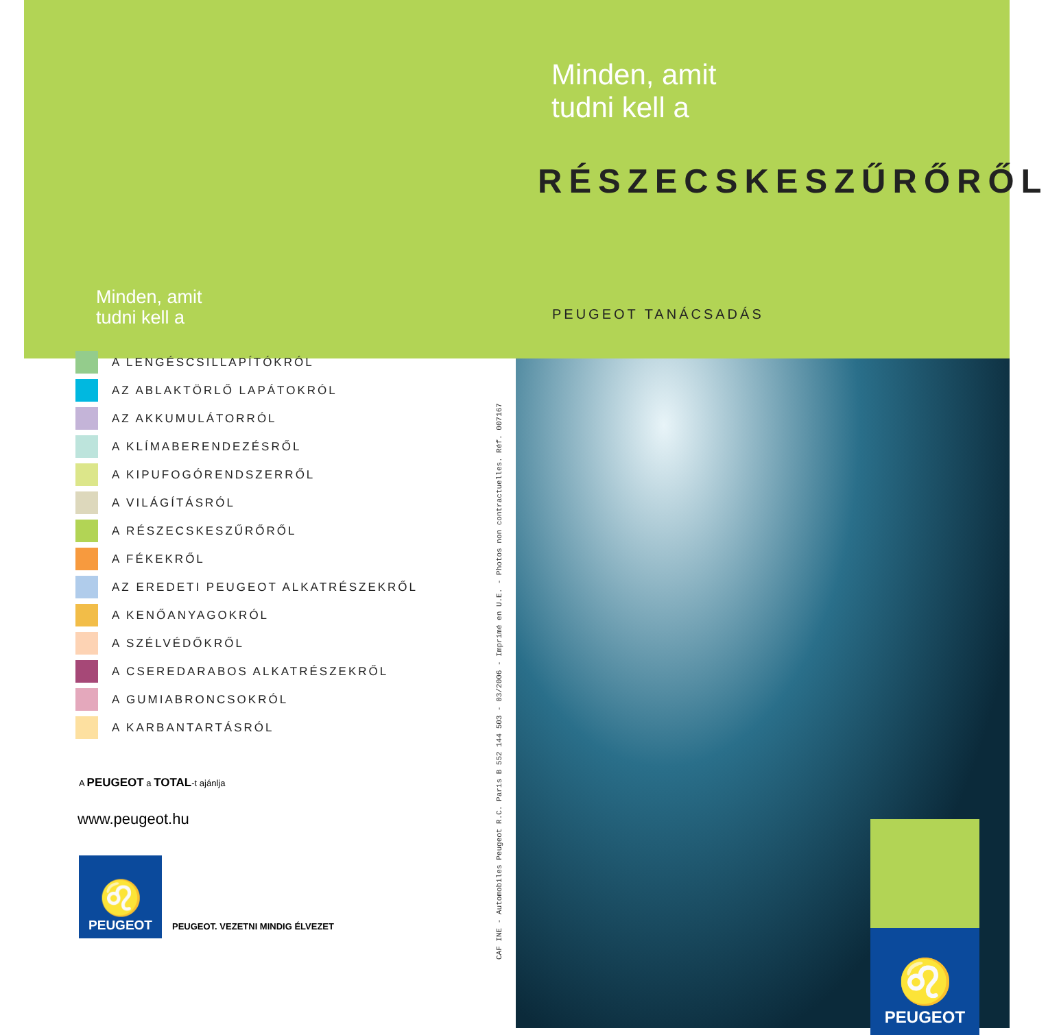Minden, amit
tudni kell a
A LENGÉSCSILLAPÍTÓKRÓL
AZ ABLAKTÖRLŐ LAPÁTOKRÓL
AZ AKKUMULÁTORRÓL
A KLÍMABERENDEZÉSRŐL
A KIPUFOGÓRENDSZERRŐL
A VILÁGÍTÁSRÓL
A RÉSZECSKESZŰRŐRŐL
A FÉKEKRŐL
AZ EREDETI PEUGEOT ALKATRÉSZEKRŐL
A KENŐANYAGOKRÓL
A SZÉLVÉDŐKRŐL
A CSEREDARABOS ALKATRÉSZEKRŐL
A GUMIABRONCSOKRÓL
A KARBANTARTÁSRÓL
A PEUGEOT a TOTAL-t ajánlja
www.peugeot.hu
♌
PEUGEOT
PEUGEOT. VEZETNI MINDIG ÉLVEZET
Minden, amit
tudni kell a
RÉSZECSKESZŰRŐRŐL
PEUGEOT TANÁCSADÁS
♌
PEUGEOT
CAF INE - Automobiles Peugeot R.C. Paris B 552 144 503 - 03/2006 - Imprimé en U.E. - Photos non contractuelles. Réf. 007167